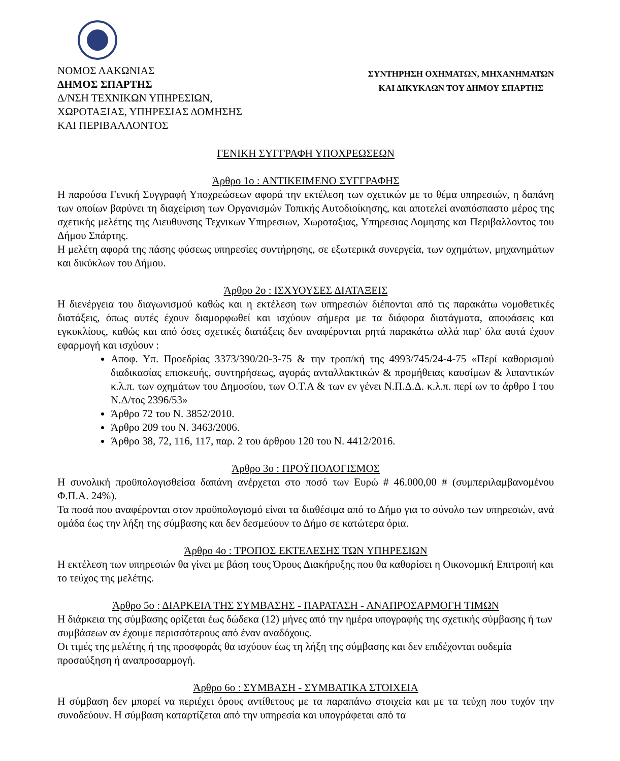ΝΟΜΟΣ ΛΑΚΩΝΙΑΣ
ΔΗΜΟΣ ΣΠΑΡΤΗΣ
Δ/ΝΣΗ ΤΕΧΝΙΚΩΝ ΥΠΗΡΕΣΙΩΝ,
ΧΩΡΟΤΑΞΙΑΣ, ΥΠΗΡΕΣΙΑΣ ΔΟΜΗΣΗΣ
ΚΑΙ ΠΕΡΙΒΑΛΛΟΝΤΟΣ
ΣΥΝΤΗΡΗΣΗ ΟΧΗΜΑΤΩΝ, ΜΗΧΑΝΗΜΑΤΩΝ
ΚΑΙ ΔΙΚΥΚΛΩΝ ΤΟΥ ΔΗΜΟΥ ΣΠΑΡΤΗΣ
ΓΕΝΙΚΗ ΣΥΓΓΡΑΦΗ ΥΠΟΧΡΕΩΣΕΩΝ
Άρθρο 1ο : ΑΝΤΙΚΕΙΜΕΝΟ ΣΥΓΓΡΑΦΗΣ
Η παρούσα Γενική Συγγραφή Υποχρεώσεων αφορά την εκτέλεση των σχετικών με το θέμα υπηρεσιών, η δαπάνη των οποίων βαρύνει τη διαχείριση των Οργανισμών Τοπικής Αυτοδιοίκησης, και αποτελεί αναπόσπαστο μέρος της σχετικής μελέτης της Διευθυνσης Τεχνικων Υπηρεσιων, Χωροταξιας, Υπηρεσιας Δομησης και Περιβαλλοντος του Δήμου Σπάρτης.
Η μελέτη αφορά της πάσης φύσεως υπηρεσίες συντήρησης, σε εξωτερικά συνεργεία, των οχημάτων, μηχανημάτων και δικύκλων του Δήμου.
Άρθρο 2ο : ΙΣΧΥΟΥΣΕΣ ΔΙΑΤΑΞΕΙΣ
Η διενέργεια του διαγωνισμού καθώς και η εκτέλεση των υπηρεσιών διέπονται από τις παρακάτω νομοθετικές διατάξεις, όπως αυτές έχουν διαμορφωθεί και ισχύουν σήμερα με τα διάφορα διατάγματα, αποφάσεις και εγκυκλίους, καθώς και από όσες σχετικές διατάξεις δεν αναφέρονται ρητά παρακάτω αλλά παρ' όλα αυτά έχουν εφαρμογή και ισχύουν :
Αποφ. Υπ. Προεδρίας 3373/390/20-3-75 & την τροπ/κή της 4993/745/24-4-75 «Περί καθορισμού διαδικασίας επισκευής, συντηρήσεως, αγοράς ανταλλακτικών & προμήθειας καυσίμων & λιπαντικών κ.λ.π. των οχημάτων του Δημοσίου, των Ο.Τ.Α & των εν γένει Ν.Π.Δ.Δ. κ.λ.π. περί ων το άρθρο Ι του Ν.Δ/τος 2396/53»
Άρθρο 72 του Ν. 3852/2010.
Άρθρο 209 του Ν. 3463/2006.
Άρθρο 38, 72, 116, 117, παρ. 2 του άρθρου 120 του Ν. 4412/2016.
Άρθρο 3ο : ΠΡΟΫΠΟΛΟΓΙΣΜΟΣ
Η συνολική προϋπολογισθείσα δαπάνη ανέρχεται στο ποσό των Ευρώ # 46.000,00 # (συμπεριλαμβανομένου Φ.Π.Α. 24%).
Τα ποσά που αναφέρονται στον προϋπολογισμό είναι τα διαθέσιμα από το Δήμο για το σύνολο των υπηρεσιών, ανά ομάδα έως την λήξη της σύμβασης και δεν δεσμεύουν το Δήμο σε κατώτερα όρια.
Άρθρο 4ο : ΤΡΟΠΟΣ ΕΚΤΕΛΕΣΗΣ ΤΩΝ ΥΠΗΡΕΣΙΩΝ
Η εκτέλεση των υπηρεσιών θα γίνει με βάση τους Όρους Διακήρυξης που θα καθορίσει η Οικονομική Επιτροπή και το τεύχος της μελέτης.
Άρθρο 5ο : ΔΙΑΡΚΕΙΑ ΤΗΣ ΣΥΜΒΑΣΗΣ - ΠΑΡΑΤΑΣΗ - ΑΝΑΠΡΟΣΑΡΜΟΓΗ ΤΙΜΩΝ
Η διάρκεια της σύμβασης ορίζεται έως δώδεκα (12) μήνες από την ημέρα υπογραφής της σχετικής σύμβασης ή των συμβάσεων αν έχουμε περισσότερους από έναν αναδόχους.
Οι τιμές της μελέτης ή της προσφοράς θα ισχύουν έως τη λήξη της σύμβασης και δεν επιδέχονται ουδεμία προσαύξηση ή αναπροσαρμογή.
Άρθρο 6ο : ΣΥΜΒΑΣΗ - ΣΥΜΒΑΤΙΚΑ ΣΤΟΙΧΕΙΑ
Η σύμβαση δεν μπορεί να περιέχει όρους αντίθετους με τα παραπάνω στοιχεία και με τα τεύχη που τυχόν την συνοδεύουν. Η σύμβαση καταρτίζεται από την υπηρεσία και υπογράφεται από τα